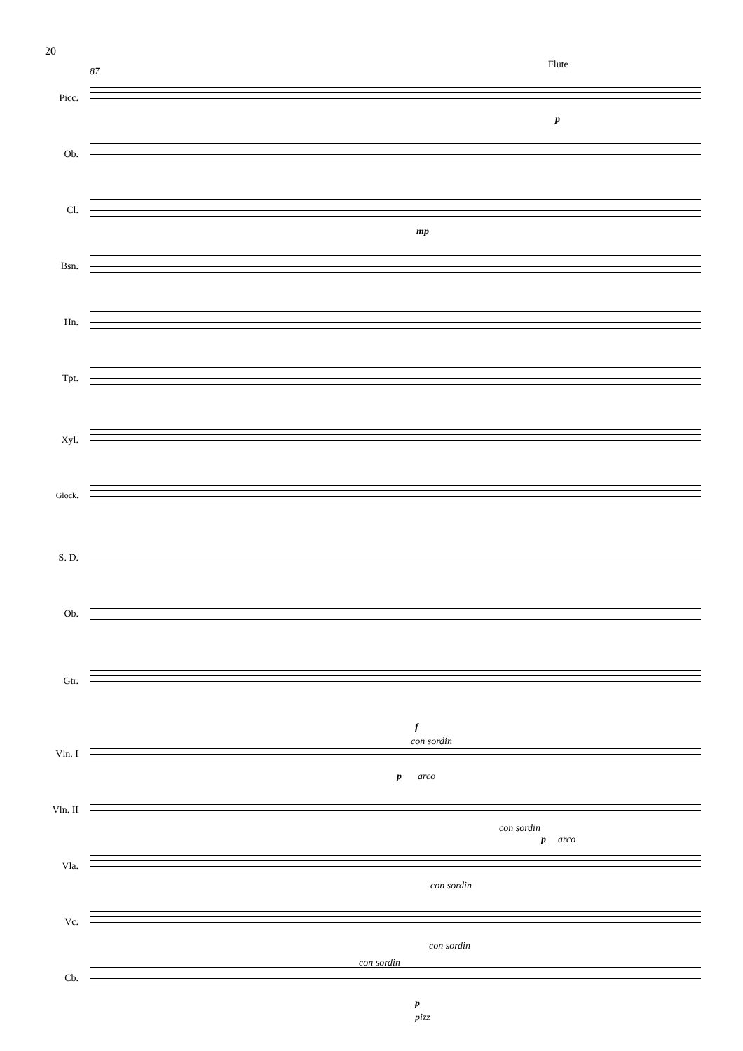20
87
Flute
Picc.
p
Ob.
Cl.
mp
Bsn.
Hn.
Tpt.
Xyl.
Glock.
S. D.
Ob.
Gtr.
f
Vln. I
con sordin
p arco
Vln. II
con sordin
p arco
Vla.
con sordin
Vc.
con sordin
con sordin
Cb.
p
pizz